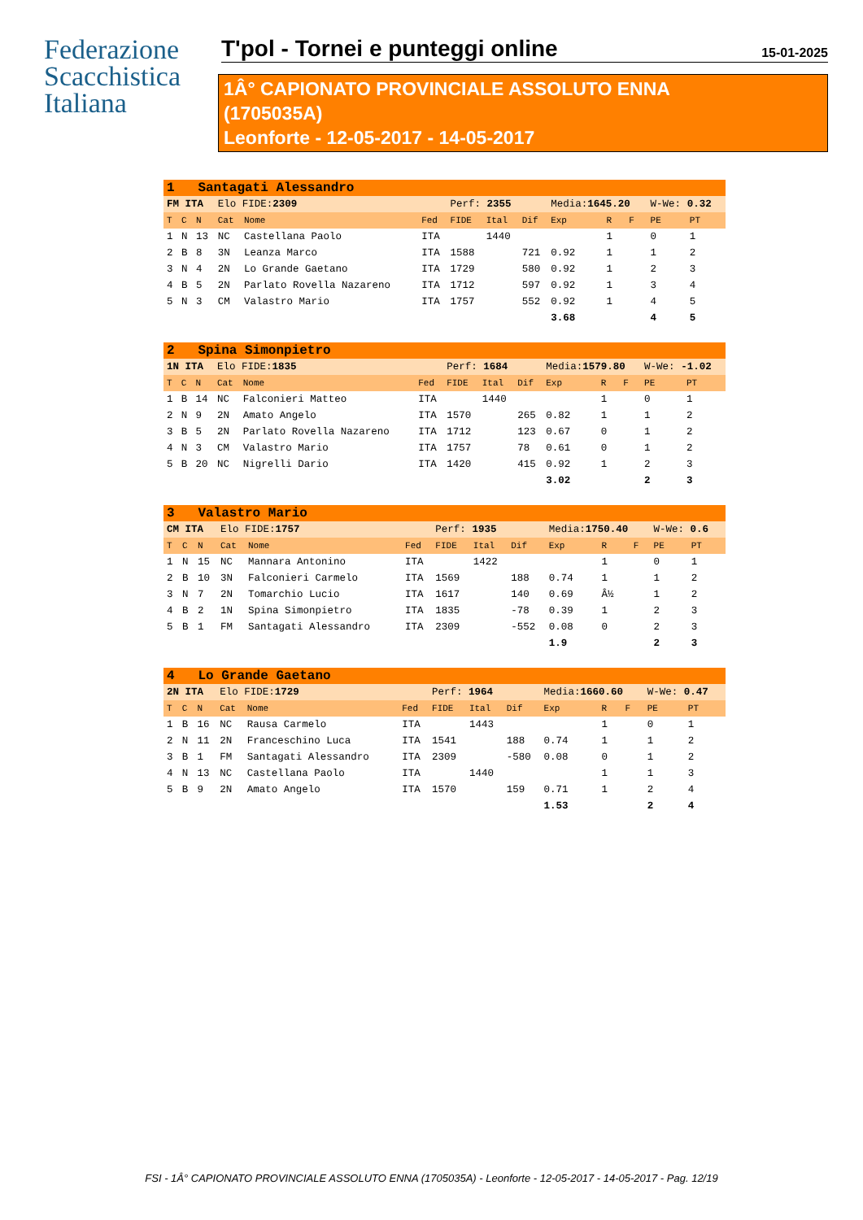Federazione
Scacchistica
Italiana
T'pol - Tornei e punteggi online
15-01-2025
1Â° CAPIONATO PROVINCIALE ASSOLUTO ENNA
(1705035A)
Leonforte - 12-05-2017 - 14-05-2017
| 1 Santagati Alessandro | | | | | | | | | | | | | |
| FM ITA | | | Elo FIDE: 2309 | | | Perf: 2355 | | | Media: 1645.20 | | | W-We: 0.32 | |
| T | C | N | Cat | Nome | Fed | FIDE | Ital | Dif | Exp | R | F | PE | PT |
| 1 | N | 13 | NC | Castellana Paolo | ITA | | 1440 | | | 1 | | 0 | 1 |
| 2 | B | 8 | 3N | Leanza Marco | ITA | 1588 | | 721 | 0.92 | 1 | | 1 | 2 |
| 3 | N | 4 | 2N | Lo Grande Gaetano | ITA | 1729 | | 580 | 0.92 | 1 | | 2 | 3 |
| 4 | B | 5 | 2N | Parlato Rovella Nazareno | ITA | 1712 | | 597 | 0.92 | 1 | | 3 | 4 |
| 5 | N | 3 | CM | Valastro Mario | ITA | 1757 | | 552 | 0.92 | 1 | | 4 | 5 |
| | | | | | | | | | 3.68 | | | 4 | 5 |
| 2 Spina Simonpietro | | | | | | | | | | | | | |
| 1N ITA | | | Elo FIDE: 1835 | | | Perf: 1684 | | | Media: 1579.80 | | | W-We: -1.02 | |
| T | C | N | Cat | Nome | Fed | FIDE | Ital | Dif | Exp | R | F | PE | PT |
| 1 | B | 14 | NC | Falconieri Matteo | ITA | | 1440 | | | 1 | | 0 | 1 |
| 2 | N | 9 | 2N | Amato Angelo | ITA | 1570 | | 265 | 0.82 | 1 | | 1 | 2 |
| 3 | B | 5 | 2N | Parlato Rovella Nazareno | ITA | 1712 | | 123 | 0.67 | 0 | | 1 | 2 |
| 4 | N | 3 | CM | Valastro Mario | ITA | 1757 | | 78 | 0.61 | 0 | | 1 | 2 |
| 5 | B | 20 | NC | Nigrelli Dario | ITA | 1420 | | 415 | 0.92 | 1 | | 2 | 3 |
| | | | | | | | | | 3.02 | | | 2 | 3 |
| 3 Valastro Mario | | | | | | | | | | | | | |
| CM ITA | | | Elo FIDE: 1757 | | | Perf: 1935 | | | Media: 1750.40 | | | W-We: 0.6 | |
| T | C | N | Cat | Nome | Fed | FIDE | Ital | Dif | Exp | R | F | PE | PT |
| 1 | N | 15 | NC | Mannara Antonino | ITA | | 1422 | | | 1 | | 0 | 1 |
| 2 | B | 10 | 3N | Falconieri Carmelo | ITA | 1569 | | 188 | 0.74 | 1 | | 1 | 2 |
| 3 | N | 7 | 2N | Tomarchio Lucio | ITA | 1617 | | 140 | 0.69 | Â½ | | 1 | 2 |
| 4 | B | 2 | 1N | Spina Simonpietro | ITA | 1835 | | -78 | 0.39 | 1 | | 2 | 3 |
| 5 | B | 1 | FM | Santagati Alessandro | ITA | 2309 | | -552 | 0.08 | 0 | | 2 | 3 |
| | | | | | | | | | 1.9 | | | 2 | 3 |
| 4 Lo Grande Gaetano | | | | | | | | | | | | | |
| 2N ITA | | | Elo FIDE: 1729 | | | Perf: 1964 | | | Media: 1660.60 | | | W-We: 0.47 | |
| T | C | N | Cat | Nome | Fed | FIDE | Ital | Dif | Exp | R | F | PE | PT |
| 1 | B | 16 | NC | Rausa Carmelo | ITA | | 1443 | | | 1 | | 0 | 1 |
| 2 | N | 11 | 2N | Franceschino Luca | ITA | 1541 | | 188 | 0.74 | 1 | | 1 | 2 |
| 3 | B | 1 | FM | Santagati Alessandro | ITA | 2309 | | -580 | 0.08 | 0 | | 1 | 2 |
| 4 | N | 13 | NC | Castellana Paolo | ITA | | 1440 | | | 1 | | 1 | 3 |
| 5 | B | 9 | 2N | Amato Angelo | ITA | 1570 | | 159 | 0.71 | 1 | | 2 | 4 |
| | | | | | | | | | 1.53 | | | 2 | 4 |
FSI - 1Â° CAPIONATO PROVINCIALE ASSOLUTO ENNA (1705035A) - Leonforte - 12-05-2017 - 14-05-2017 - Pag. 12/19